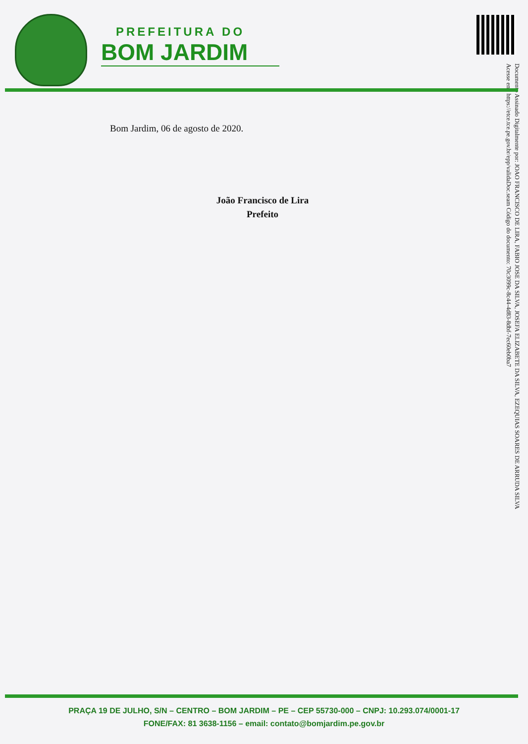PREFEITURA DO
BOM JARDIM
Documento Assinado Digitalmente por: JOAO FRANCISCO DE LIRA, FABIO JOSE DA SILVA, JOSEFA ELIZABETE DA SILVA, EZEQUIAS SOARES DE ARRUDA SILVA
Acesse em: https://etce.tce.pe.gov.br/epp/validaDoc.seam Código do documento: 70c3099c-8c44-4d83-8dbf-7ec60eb0ba7
Bom Jardim, 06 de agosto de 2020.
João Francisco de Lira
Prefeito
PRAÇA 19 DE JULHO, S/N – CENTRO – BOM JARDIM – PE – CEP 55730-000 – CNPJ: 10.293.074/0001-17
FONE/FAX: 81 3638-1156 – email: contato@bomjardim.pe.gov.br